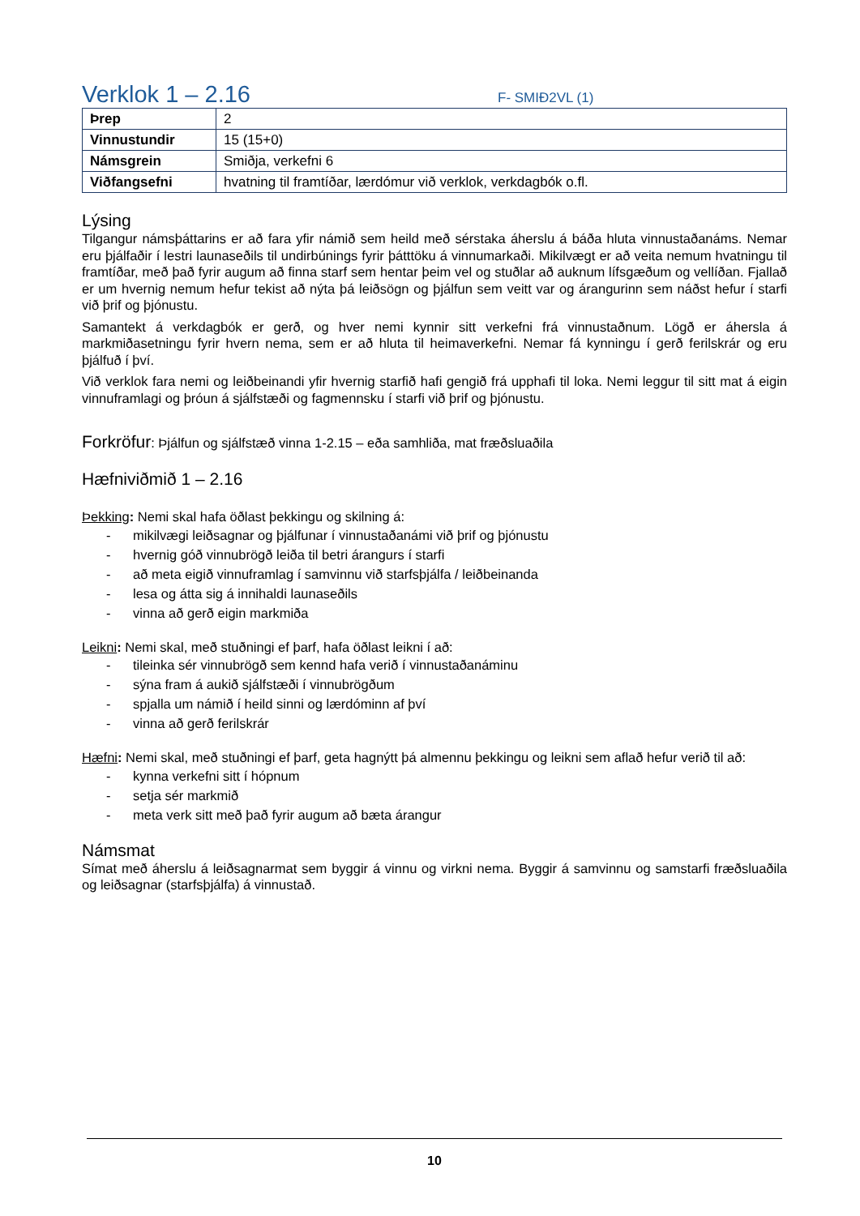Verklok 1 – 2.16
F- SMIÐ2VL (1)
| Þrep | 2 |
| Vinnustundir | 15 (15+0) |
| Námsgrein | Smiðja, verkefni 6 |
| Viðfangsefni | hvatning til framtíðar, lærdómur við verklok, verkdagbók o.fl. |
Lýsing
Tilgangur námsþáttarins er að fara yfir námið sem heild með sérstaka áherslu á báða hluta vinnustaðanáms. Nemar eru þjálfaðir í lestri launaseðils til undirbúnings fyrir þátttöku á vinnumarkaði. Mikilvægt er að veita nemum hvatningu til framtíðar, með það fyrir augum að finna starf sem hentar þeim vel og stuðlar að auknum lífsgæðum og vellíðan. Fjallað er um hvernig nemum hefur tekist að nýta þá leiðsögn og þjálfun sem veitt var og árangurinn sem náðst hefur í starfi við þrif og þjónustu.
Samantekt á verkdagbók er gerð, og hver nemi kynnir sitt verkefni frá vinnustaðnum. Lögð er áhersla á markmiðasetningu fyrir hvern nema, sem er að hluta til heimaverkefni. Nemar fá kynningu í gerð ferilskrár og eru þjálfuð í því.
Við verklok fara nemi og leiðbeinandi yfir hvernig starfið hafi gengið frá upphafi til loka. Nemi leggur til sitt mat á eigin vinnuframlagi og þróun á sjálfstæði og fagmennsku í starfi við þrif og þjónustu.
Forkröfur: Þjálfun og sjálfstæð vinna 1-2.15 – eða samhliða, mat fræðsluaðila
Hæfniviðmið 1 – 2.16
Þekking: Nemi skal hafa öðlast þekkingu og skilning á:
- mikilvægi leiðsagnar og þjálfunar í vinnustaðanámi við þrif og þjónustu
- hvernig góð vinnubrögð leiða til betri árangurs í starfi
- að meta eigið vinnuframlag í samvinnu við starfsþjálfa / leiðbeinanda
- lesa og átta sig á innihaldi launaseðils
- vinna að gerð eigin markmiða
Leikni: Nemi skal, með stuðningi ef þarf, hafa öðlast leikni í að:
- tileinka sér vinnubrögð sem kennd hafa verið í vinnustaðanáminu
- sýna fram á aukið sjálfstæði í vinnubrögðum
- spjalla um námið í heild sinni og lærdóminn af því
- vinna að gerð ferilskrár
Hæfni: Nemi skal, með stuðningi ef þarf, geta hagnýtt þá almennu þekkingu og leikni sem aflað hefur verið til að:
- kynna verkefni sitt í hópnum
- setja sér markmið
- meta verk sitt með það fyrir augum að bæta árangur
Námsmat
Símat með áherslu á leiðsagnarmat sem byggir á vinnu og virkni nema. Byggir á samvinnu og samstarfi fræðsluaðila og leiðsagnar (starfsþjálfa) á vinnustað.
10